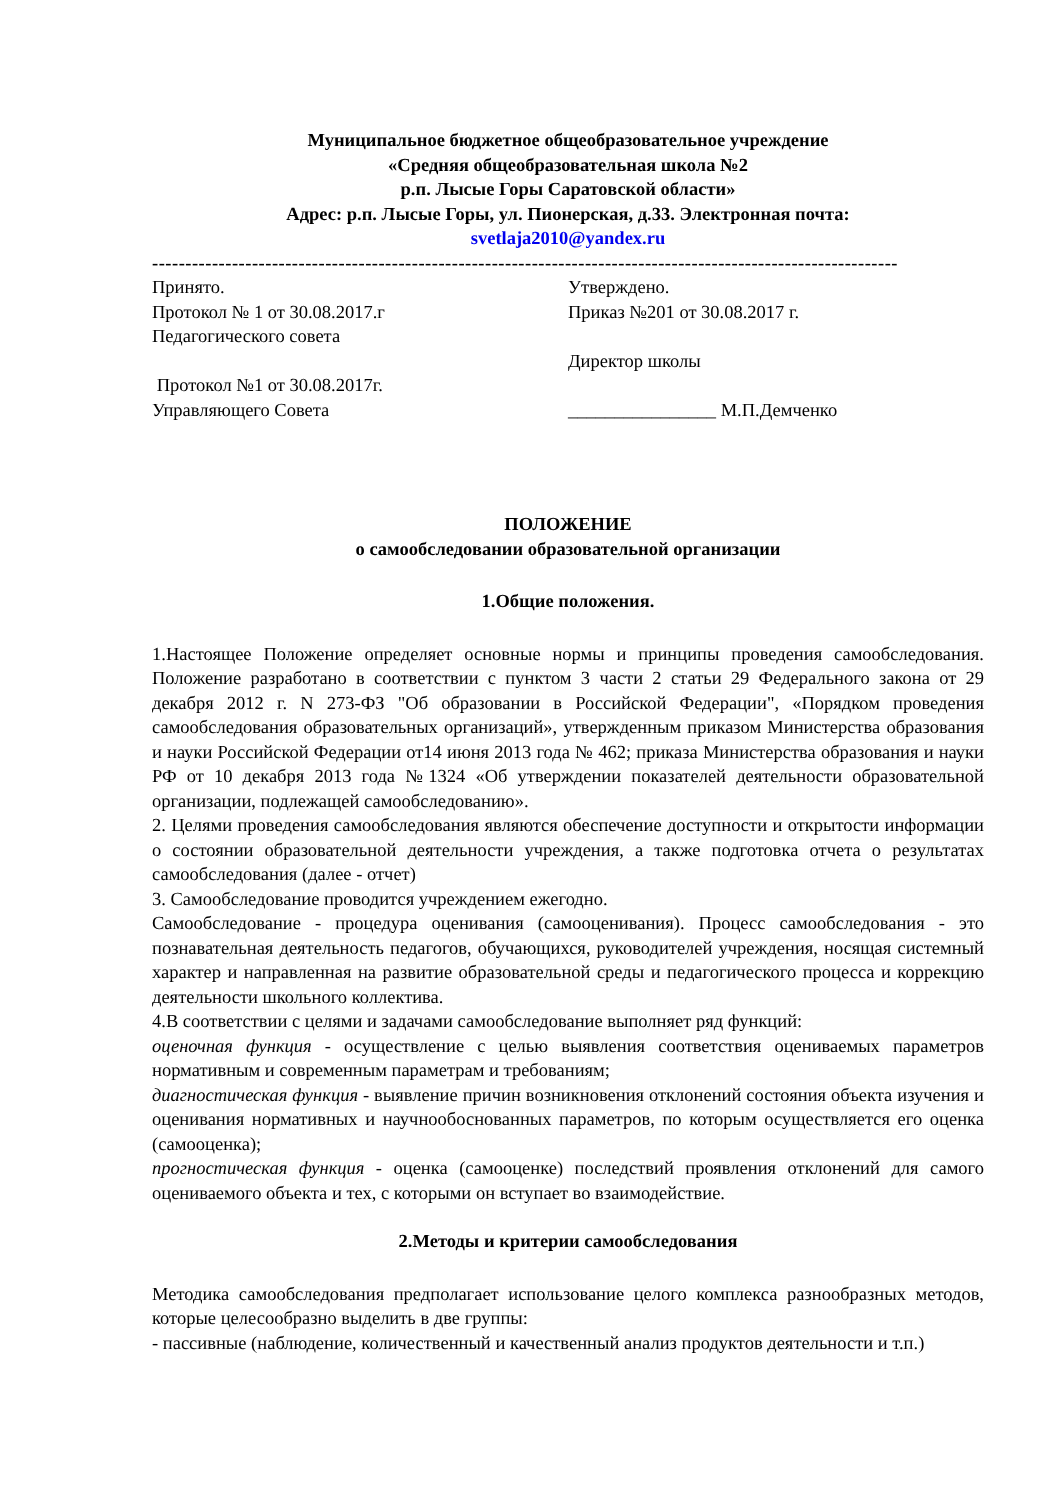Муниципальное бюджетное общеобразовательное учреждение
«Средняя общеобразовательная школа №2
р.п. Лысые Горы Саратовской области»
Адрес: р.п. Лысые Горы, ул. Пионерская, д.33. Электронная почта:
svetlaja2010@yandex.ru
----------------------------------------------------------------------------------------------------------------
Принято.
Протокол № 1 от 30.08.2017.г
Педагогического совета
Протокол №1 от 30.08.2017г.
Управляющего Совета
Утверждено.
Приказ №201 от 30.08.2017 г.
Директор школы
________________ М.П.Демченко
ПОЛОЖЕНИЕ
о самообследовании образовательной организации
1.Общие положения.
1.Настоящее Положение определяет основные нормы и принципы проведения самообследования. Положение разработано в соответствии с пунктом 3 части 2 статьи 29 Федерального закона от 29 декабря 2012 г. N 273-ФЗ "Об образовании в Российской Федерации", «Порядком проведения самообследования образовательных организаций», утвержденным приказом Министерства образования и науки Российской Федерации от14 июня 2013 года № 462; приказа Министерства образования и науки РФ от 10 декабря 2013 года №1324 «Об утверждении показателей деятельности образовательной организации, подлежащей самообследованию».
2. Целями проведения самообследования являются обеспечение доступности и открытости информации о состоянии образовательной деятельности учреждения, а также подготовка отчета о результатах самообследования (далее - отчет)
3. Самообследование проводится учреждением ежегодно.
Самообследование - процедура оценивания (самооценивания). Процесс самообследования - это познавательная деятельность педагогов, обучающихся, руководителей учреждения, носящая системный характер и направленная на развитие образовательной среды и педагогического процесса и коррекцию деятельности школьного коллектива.
4.В соответствии с целями и задачами самообследование выполняет ряд функций:
оценочная функция - осуществление с целью выявления соответствия оцениваемых параметров нормативным и современным параметрам и требованиям;
диагностическая функция - выявление причин возникновения отклонений состояния объекта изучения и оценивания нормативных и научнообоснованных параметров, по которым осуществляется его оценка (самооценка);
прогностическая функция - оценка (самооценке) последствий проявления отклонений для самого оцениваемого объекта и тех, с которыми он вступает во взаимодействие.
2.Методы и критерии самообследования
Методика самообследования предполагает использование целого комплекса разнообразных методов, которые целесообразно выделить в две группы:
- пассивные (наблюдение, количественный и качественный анализ продуктов деятельности и т.п.)